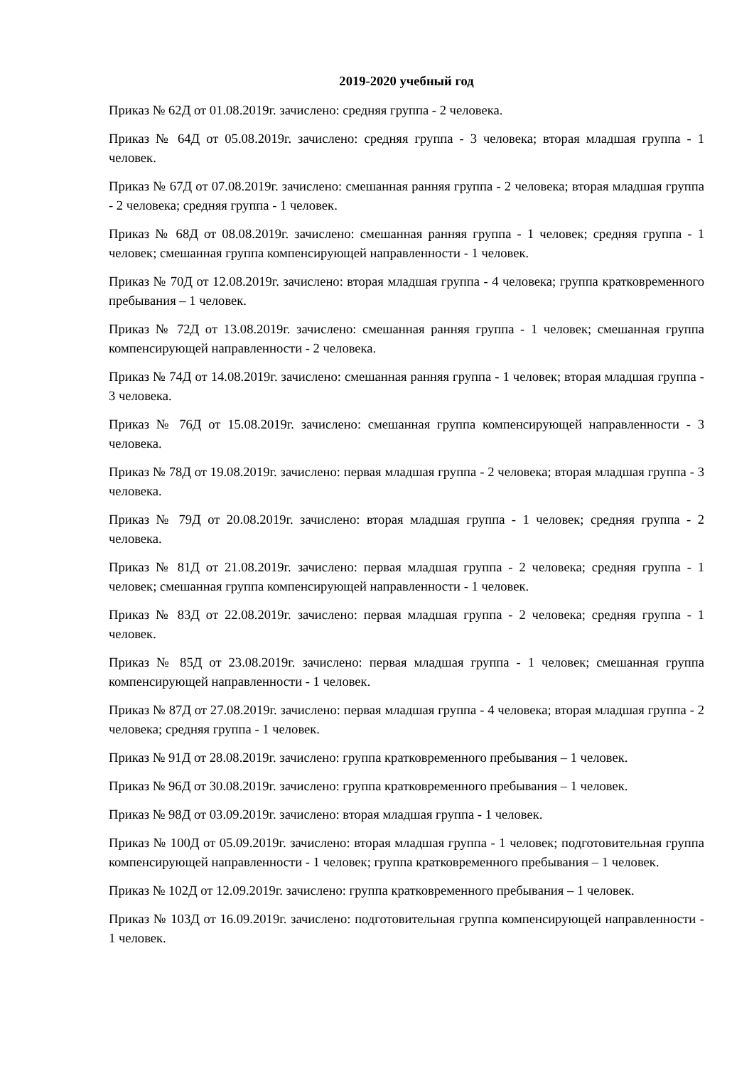2019-2020 учебный год
Приказ № 62Д от 01.08.2019г. зачислено: средняя группа - 2 человека.
Приказ № 64Д от 05.08.2019г. зачислено: средняя группа - 3 человека; вторая младшая группа - 1 человек.
Приказ № 67Д от 07.08.2019г. зачислено: смешанная ранняя группа - 2 человека; вторая младшая группа - 2 человека; средняя группа - 1 человек.
Приказ № 68Д от 08.08.2019г. зачислено: смешанная ранняя группа - 1 человек; средняя группа - 1 человек; смешанная группа компенсирующей направленности - 1 человек.
Приказ № 70Д от 12.08.2019г. зачислено: вторая младшая группа - 4 человека; группа кратковременного пребывания – 1 человек.
Приказ № 72Д от 13.08.2019г. зачислено: смешанная ранняя группа - 1 человек; смешанная группа компенсирующей направленности - 2 человека.
Приказ № 74Д от 14.08.2019г. зачислено: смешанная ранняя группа - 1 человек; вторая младшая группа - 3 человека.
Приказ № 76Д от 15.08.2019г. зачислено: смешанная группа компенсирующей направленности - 3 человека.
Приказ № 78Д от 19.08.2019г. зачислено: первая младшая группа - 2 человека; вторая младшая группа - 3 человека.
Приказ № 79Д от 20.08.2019г. зачислено: вторая младшая группа - 1 человек; средняя группа - 2 человека.
Приказ № 81Д от 21.08.2019г. зачислено: первая младшая группа - 2 человека; средняя группа - 1 человек; смешанная группа компенсирующей направленности - 1 человек.
Приказ № 83Д от 22.08.2019г. зачислено: первая младшая группа - 2 человека; средняя группа - 1 человек.
Приказ № 85Д от 23.08.2019г. зачислено: первая младшая группа - 1 человек; смешанная группа компенсирующей направленности - 1 человек.
Приказ № 87Д от 27.08.2019г. зачислено: первая младшая группа - 4 человека; вторая младшая группа - 2 человека; средняя группа - 1 человек.
Приказ № 91Д от 28.08.2019г. зачислено: группа кратковременного пребывания – 1 человек.
Приказ № 96Д от 30.08.2019г. зачислено: группа кратковременного пребывания – 1 человек.
Приказ № 98Д от 03.09.2019г. зачислено: вторая младшая группа - 1 человек.
Приказ № 100Д от 05.09.2019г. зачислено: вторая младшая группа - 1 человек; подготовительная группа компенсирующей направленности - 1 человек; группа кратковременного пребывания – 1 человек.
Приказ № 102Д от 12.09.2019г. зачислено: группа кратковременного пребывания – 1 человек.
Приказ № 103Д от 16.09.2019г. зачислено: подготовительная группа компенсирующей направленности - 1 человек.